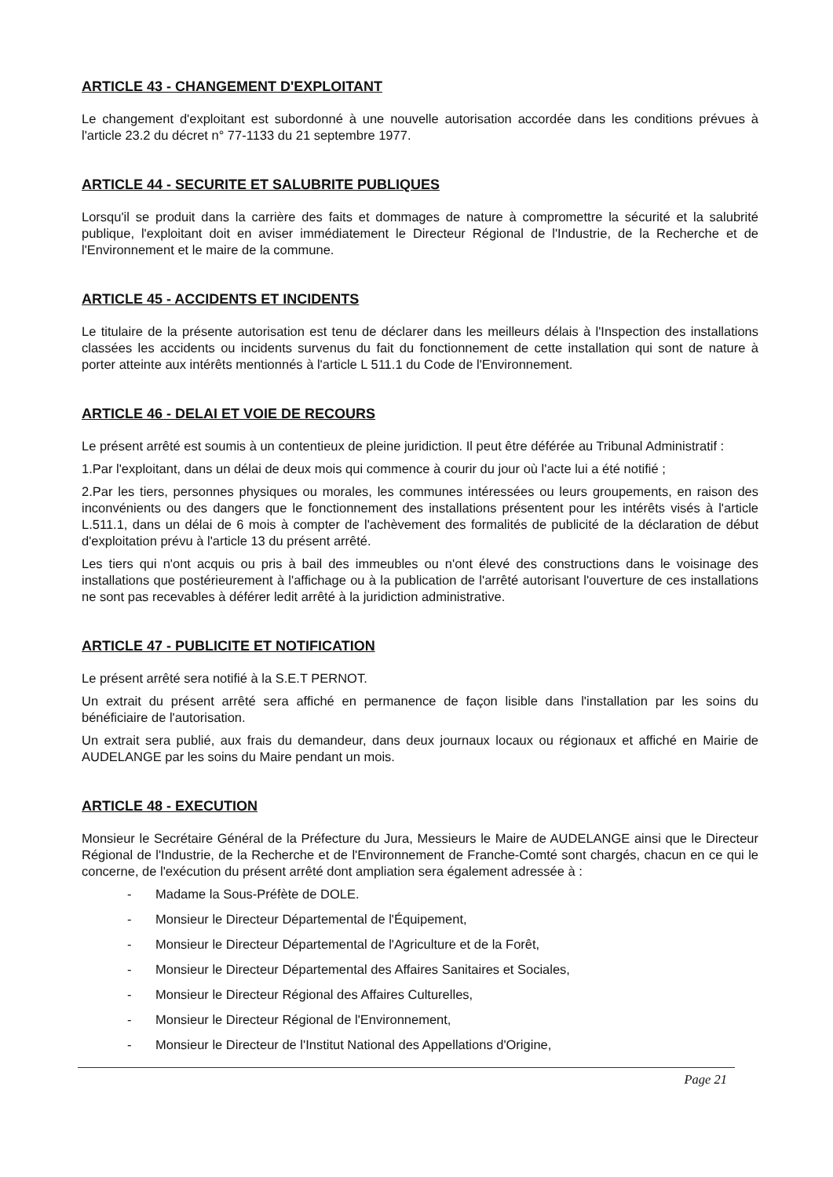ARTICLE 43 - CHANGEMENT D'EXPLOITANT
Le changement d'exploitant est subordonné à une nouvelle autorisation accordée dans les conditions prévues à l'article 23.2 du décret n° 77-1133 du 21 septembre 1977.
ARTICLE 44 - SECURITE ET SALUBRITE PUBLIQUES
Lorsqu'il se produit dans la carrière des faits et dommages de nature à compromettre la sécurité et la salubrité publique, l'exploitant doit en aviser immédiatement le Directeur Régional de l'Industrie, de la Recherche et de l'Environnement et le maire de la commune.
ARTICLE 45 - ACCIDENTS ET INCIDENTS
Le titulaire de la présente autorisation est tenu de déclarer dans les meilleurs délais à l'Inspection des installations classées les accidents ou incidents survenus du fait du fonctionnement de cette installation qui sont de nature à porter atteinte aux intérêts mentionnés à l'article L 511.1 du Code de l'Environnement.
ARTICLE 46 - DELAI ET VOIE DE RECOURS
Le présent arrêté est soumis à un contentieux de pleine juridiction. Il peut être déférée au Tribunal Administratif :
1.Par l'exploitant, dans un délai de deux mois qui commence à courir du jour où l'acte lui a été notifié ;
2.Par les tiers, personnes physiques ou morales, les communes intéressées ou leurs groupements, en raison des inconvénients ou des dangers que le fonctionnement des installations présentent pour les intérêts visés à l'article L.511.1, dans un délai de 6 mois à compter de l'achèvement des formalités de publicité de la déclaration de début d'exploitation prévu à l'article 13 du présent arrêté.
Les tiers qui n'ont acquis ou pris à bail des immeubles ou n'ont élevé des constructions dans le voisinage des installations que postérieurement à l'affichage ou à la publication de l'arrêté autorisant l'ouverture de ces installations ne sont pas recevables à déférer ledit arrêté à la juridiction administrative.
ARTICLE 47 - PUBLICITE ET NOTIFICATION
Le présent arrêté sera notifié à la S.E.T PERNOT.
Un extrait du présent arrêté sera affiché en permanence de façon lisible dans l'installation par les soins du bénéficiaire de l'autorisation.
Un extrait sera publié, aux frais du demandeur, dans deux journaux locaux ou régionaux et affiché en Mairie de AUDELANGE par les soins du Maire pendant un mois.
ARTICLE 48 - EXECUTION
Monsieur le Secrétaire Général de la Préfecture du Jura, Messieurs le Maire de AUDELANGE ainsi que le Directeur Régional de l'Industrie, de la Recherche et de l'Environnement de Franche-Comté sont chargés, chacun en ce qui le concerne, de l'exécution du présent arrêté dont ampliation sera également adressée à :
- Madame la Sous-Préfète de DOLE.
- Monsieur le Directeur Départemental de l'Équipement,
- Monsieur le Directeur Départemental de l'Agriculture et de la Forêt,
- Monsieur le Directeur Départemental des Affaires Sanitaires et Sociales,
- Monsieur le Directeur Régional des Affaires Culturelles,
- Monsieur le Directeur Régional de l'Environnement,
- Monsieur le Directeur de l'Institut National des Appellations d'Origine,
Page 21